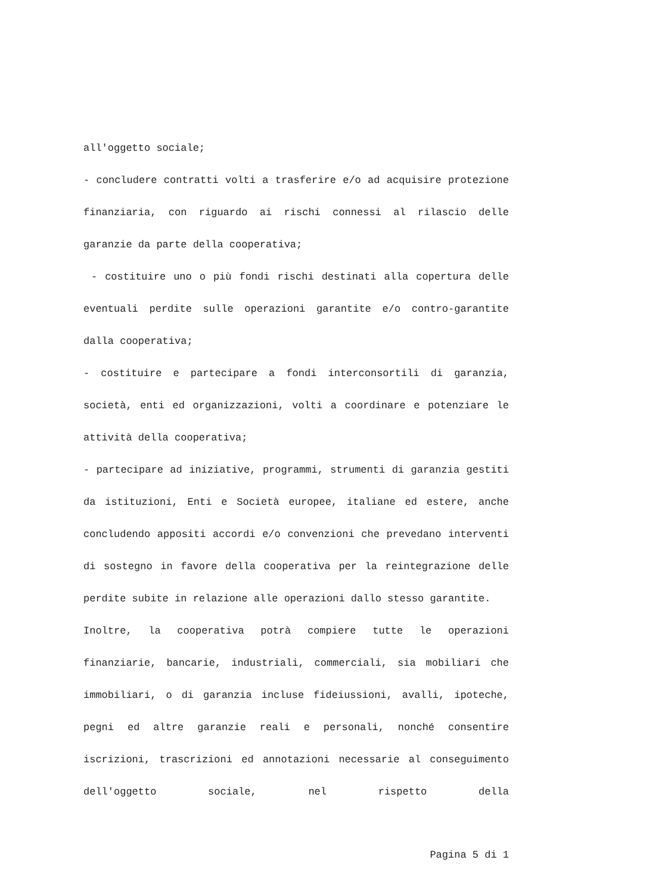all'oggetto sociale;
- concludere contratti volti a trasferire e/o ad acquisire protezione finanziaria, con riguardo ai rischi connessi al rilascio delle garanzie da parte della cooperativa;
- costituire uno o più fondi rischi destinati alla copertura delle eventuali perdite sulle operazioni garantite e/o contro-garantite dalla cooperativa;
- costituire e partecipare a fondi interconsortili di garanzia, società, enti ed organizzazioni, volti a coordinare e potenziare le attività della cooperativa;
- partecipare ad iniziative, programmi, strumenti di garanzia gestiti da istituzioni, Enti e Società europee, italiane ed estere, anche concludendo appositi accordi e/o convenzioni che prevedano interventi di sostegno in favore della cooperativa per la reintegrazione delle perdite subite in relazione alle operazioni dallo stesso garantite.
Inoltre, la cooperativa potrà compiere tutte le operazioni finanziarie, bancarie, industriali, commerciali, sia mobiliari che immobiliari, o di garanzia incluse fideiussioni, avalli, ipoteche, pegni ed altre garanzie reali e personali, nonché consentire iscrizioni, trascrizioni ed annotazioni necessarie al conseguimento dell'oggetto sociale, nel rispetto della
Pagina 5 di 1